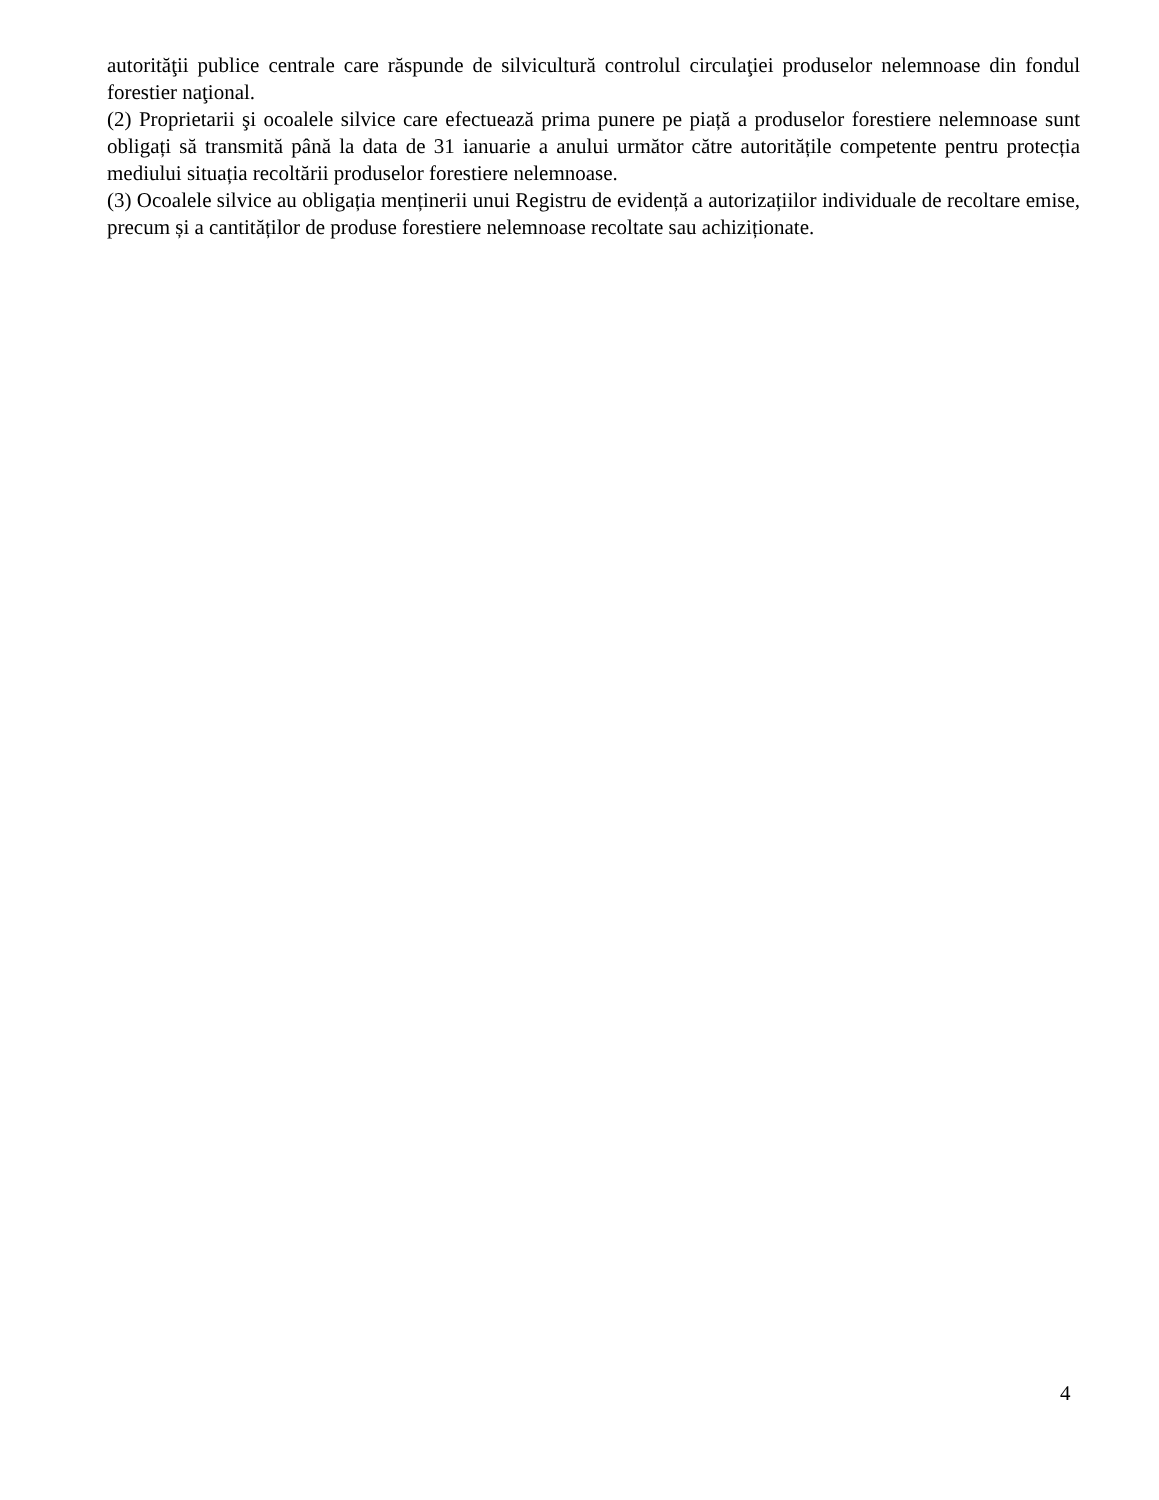autorităţii publice centrale care răspunde de silvicultură controlul circulaţiei produselor nelemnoase din fondul forestier naţional.
(2) Proprietarii şi ocoalele silvice care efectuează prima punere pe piață a produselor forestiere nelemnoase sunt obligați să transmită până la data de 31 ianuarie a anului următor către autoritățile competente pentru protecția mediului situația recoltării produselor forestiere nelemnoase.
(3) Ocoalele silvice au obligația menținerii unui Registru de evidență a autorizațiilor individuale de recoltare emise, precum și a cantităților de produse forestiere nelemnoase recoltate sau achiziționate.
4